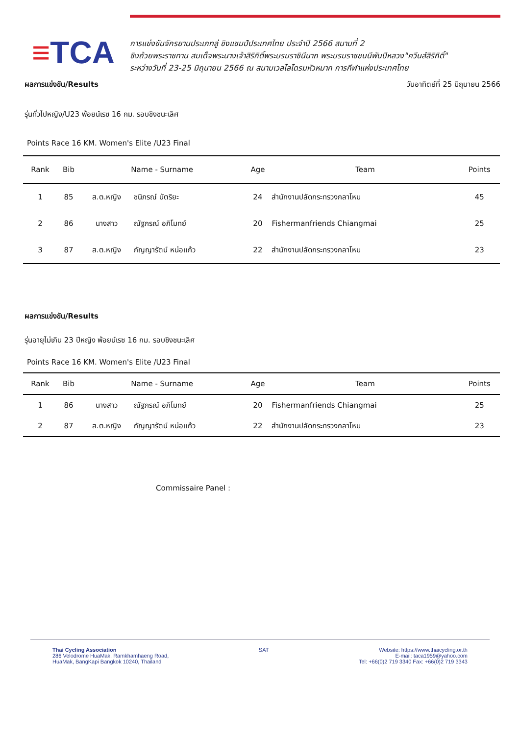≡TCA
การแข่งขันจักรยานประเภทลู่ ชิงแชมป์ประเทศไทย ประจำปี 2566 สนามที่ 2
ชิงถ้วยพระราชทาน สมเด็จพระนางเจ้าสิริกิติ์พระบรมราชินีนาถ พระบรมราชชนนีพันปีหลวง"ควีนส์สิริกิติ์"
ระหว่างวันที่ 23-25 มิถุนายน 2566 ณ สนามเวลโลโดรมหัวหมาก การกีฬาแห่งประเทศไทย
ผลการแข่งขัน/Results วันอาทิตย์ที่ 25 มิถุนายน 2566
รุ่นทั่วไปหญิง/U23 พ้อยน์เรซ 16 กม. รอบชิงชนะเลิศ
Points Race 16 KM. Women's Elite /U23 Final
| Rank | Bib | Name - Surname | | Age | Team | Points |
| --- | --- | --- | --- | --- | --- | --- |
| 1 | 85 | ส.ต.หญิง | ชนิภรณ์ บัตริยะ | 24 | สำนักงานปลัดกระทรวงกลาโหม | 45 |
| 2 | 86 | นางสาว | ณัฐภรณ์ อภิโมทย์ | 20 | Fishermanfriends Chiangmai | 25 |
| 3 | 87 | ส.ต.หญิง | กัญญารัตน์ หน่อแก้ว | 22 | สำนักงานปลัดกระทรวงกลาโหม | 23 |
ผลการแข่งขัน/Results
รุ่นอายุไม่เกิน 23 ปีหญิง พ้อยน์เรซ 16 กม. รอบชิงชนะเลิศ
Points Race 16 KM. Women's Elite /U23 Final
| Rank | Bib | Name - Surname | | Age | Team | Points |
| --- | --- | --- | --- | --- | --- | --- |
| 1 | 86 | นางสาว | ณัฐภรณ์ อภิโมทย์ | 20 | Fishermanfriends Chiangmai | 25 |
| 2 | 87 | ส.ต.หญิง | กัญญารัตน์ หน่อแก้ว | 22 | สำนักงานปลัดกระทรวงกลาโหม | 23 |
Commissaire Panel :
Thai Cycling Association
286 Velodrome HuaMak, Ramkhamhaeng Road,
HuaMak, BangKapi Bangkok 10240, Thailand
SAT Website: https://www.thaicycling.or.th
E-mail: taca1959@yahoo.com
Tel: +66(0)2 719 3340 Fax: +66(0)2 719 3343